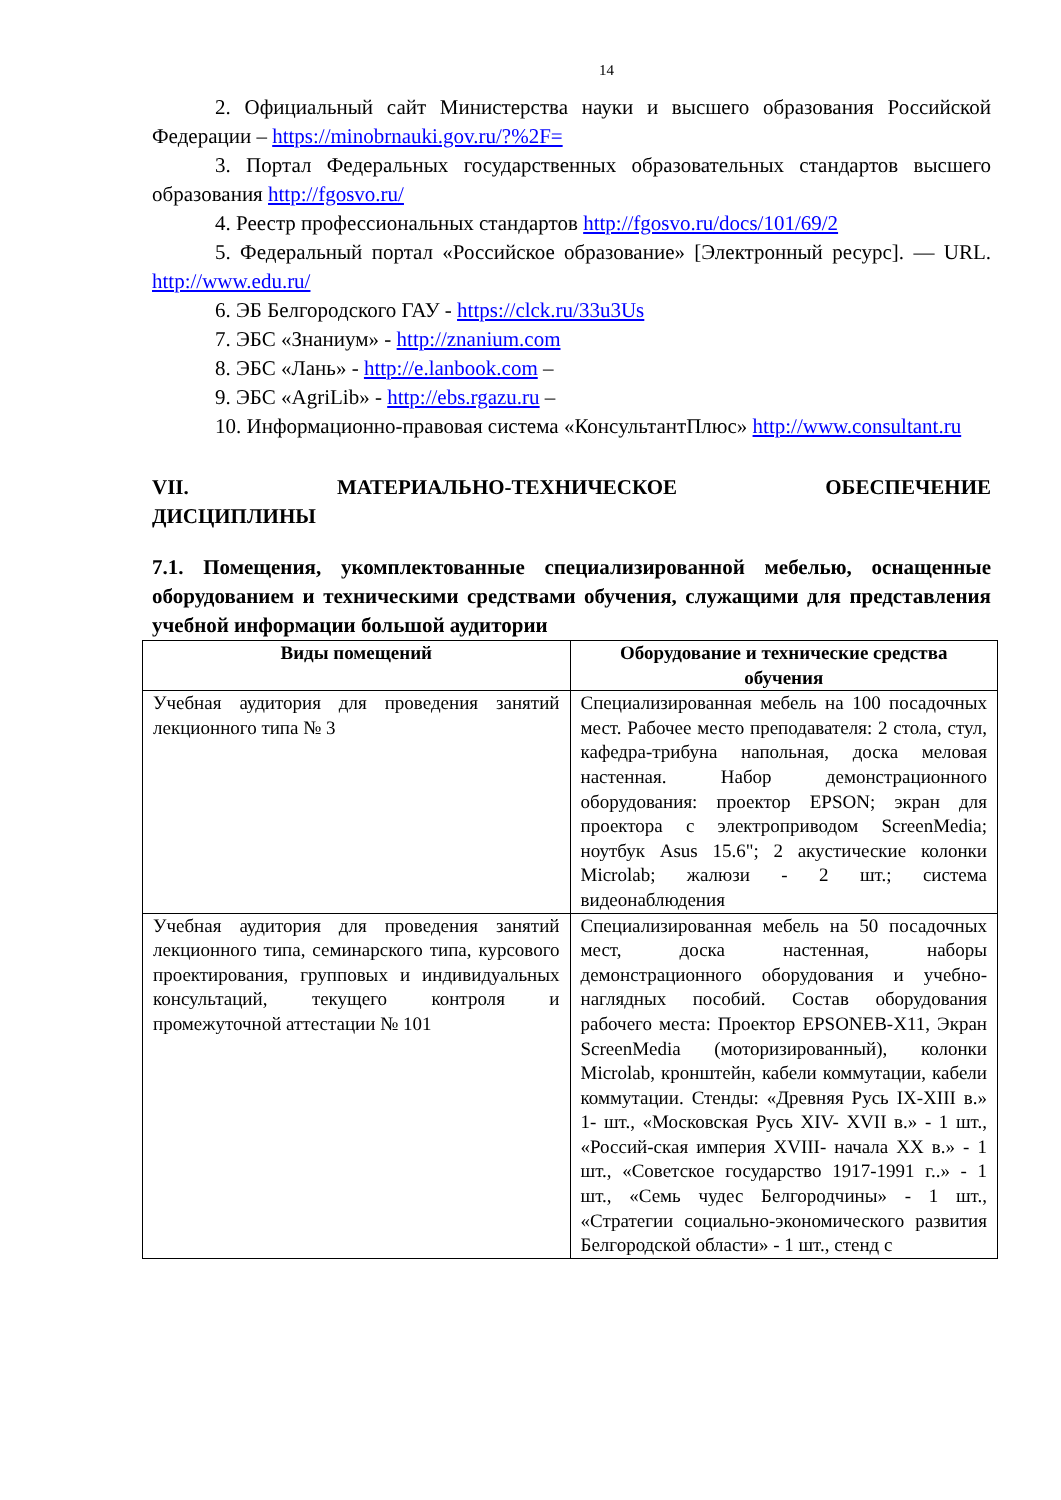14
2. Официальный сайт Министерства науки и высшего образования Российской Федерации – https://minobrnauki.gov.ru/?%2F=
3. Портал Федеральных государственных образовательных стандартов высшего образования http://fgosvo.ru/
4. Реестр профессиональных стандартов http://fgosvo.ru/docs/101/69/2
5. Федеральный портал «Российское образование» [Электронный ресурс]. — URL. http://www.edu.ru/
6. ЭБ Белгородского ГАУ - https://clck.ru/33u3Us
7. ЭБС «Знаниум» - http://znanium.com
8. ЭБС «Лань» - http://e.lanbook.com –
9. ЭБС «AgriLib» - http://ebs.rgazu.ru –
10. Информационно-правовая система «КонсультантПлюс» http://www.consultant.ru
VII. МАТЕРИАЛЬНО-ТЕХНИЧЕСКОЕ ОБЕСПЕЧЕНИЕ
ДИСЦИПЛИНЫ
7.1. Помещения, укомплектованные специализированной мебелью, оснащенные оборудованием и техническими средствами обучения, служащими для представления учебной информации большой аудитории
| Виды помещений | Оборудование и технические средства обучения |
| --- | --- |
| Учебная аудитория для проведения занятий лекционного типа № 3 | Специализированная мебель на 100 посадочных мест. Рабочее место преподавателя: 2 стола, стул, кафедра-трибуна напольная, доска меловая настенная. Набор демонстрационного оборудования: проектор EPSON; экран для проектора с электроприводом ScreenMedia; ноутбук Asus 15.6"; 2 акустические колонки Microlab; жалюзи - 2 шт.; система видеонаблюдения |
| Учебная аудитория для проведения занятий лекционного типа, семинарского типа, курсового проектирования, групповых и индивидуальных консультаций, текущего контроля и промежуточной аттестации № 101 | Специализированная мебель на 50 посадочных мест, доска настенная, наборы демонстрационного оборудования и учебно-наглядных пособий. Состав оборудования рабочего места: Проектор EPSONEB-X11, Экран ScreenMedia (моторизированный), колонки Microlab, кронштейн, кабели коммутации, кабели коммутации. Стенды: «Древняя Русь IX-XIII в.» 1- шт., «Московская Русь XIV- XVII в.» - 1 шт., «Россий-ская империя XVIII- начала XX в.» - 1 шт., «Советское государство 1917-1991 г..» - 1 шт., «Семь чудес Белгородчины» - 1 шт., «Стратегии социально-экономического развития Белгородской области» - 1 шт., стенд с |